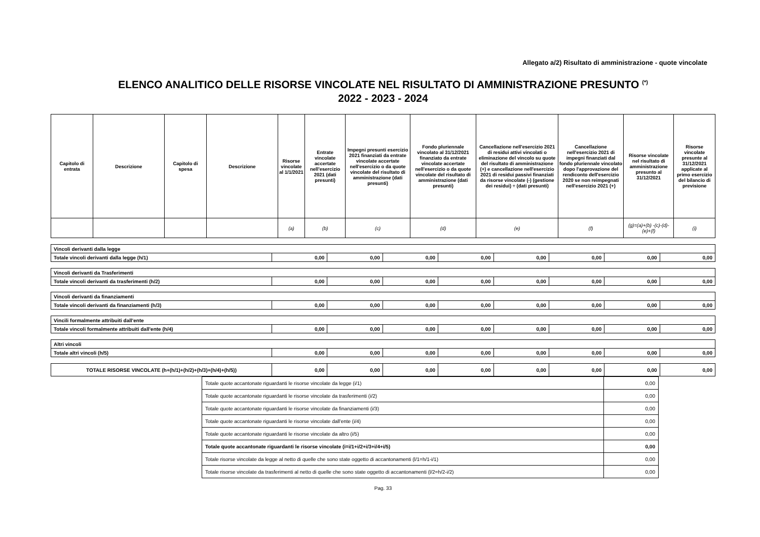Allegato a/2) Risultato di amministrazione - quote vincolate
ELENCO ANALITICO DELLE RISORSE VINCOLATE NEL RISULTATO DI AMMINISTRAZIONE PRESUNTO <sup>(*)</sup>
2022 - 2023 - 2024
| Capitolo di entrata | Descrizione | Capitolo di spesa | Descrizione | Risorse vincolate al 1/1/2021 | Entrate vincolate accertate nell'esercizio 2021 (dati presunti) | Impegni presunti esercizio 2021 finanziati da entrate vincolate accertate nell'esercizio o da quote vincolate del risultato di amministrazione (dati presunti) | Fondo pluriennale vincolato al 31/12/2021 finanziato da entrate vincolate accertate nell'esercizio o da quote vincolate del risultato di amministrazione (dati presunti) | Cancellazione nell'esercizio 2021 di residui attivi vincolati o eliminazione del vincolo su quote del risultato di amministrazione (+) e cancellazione nell'esercizio 2021 di residui passivi finanziati da risorse vincolate (-) (gestione dei residui) ÷ (dati presunti) | Cancellazione nell'esercizio 2021 di impegni finanziati dal fondo pluriennale vincolato dopo l'approvazione del rendiconto dell'esercizio 2020 se non reimpegnati nell'esercizio 2021 (+) | Risorse vincolate nel risultato di amministrazione presunto al 31/12/2021 | Risorse vincolate presunte al 31/12/2021 applicate al primo esercizio del bilancio di previsione |
| --- | --- | --- | --- | --- | --- | --- | --- | --- | --- | --- | --- |
| | | | | (a) | (b) | (c) | (d) | (e) | (f) | (g)=(a)+(b) -(c)-(d)-(e)+(f) | (i) |
| Vincoli derivanti dalla legge | | | | | | | | |
| Totale vincoli derivanti dalla legge (h/1) | 0,00 | 0,00 | 0,00 | 0,00 | 0,00 | 0,00 | 0,00 | 0,00 |
| Vincoli derivanti da Trasferimenti | | | | | | | | |
| Totale vincoli derivanti da trasferimenti (h/2) | 0,00 | 0,00 | 0,00 | 0,00 | 0,00 | 0,00 | 0,00 | 0,00 |
| Vincoli derivanti da finanziamenti | | | | | | | | |
| Totale vincoli derivanti da finanziamenti (h/3) | 0,00 | 0,00 | 0,00 | 0,00 | 0,00 | 0,00 | 0,00 | 0,00 |
| Vincili formalmente attribuiti dall'ente | | | | | | | | |
| Totale vincoli formalmente attribuiti dall'ente (h/4) | 0,00 | 0,00 | 0,00 | 0,00 | 0,00 | 0,00 | 0,00 | 0,00 |
| Altri vincoli | | | | | | | | |
| Totale altri vincoli (h/5) | 0,00 | 0,00 | 0,00 | 0,00 | 0,00 | 0,00 | 0,00 | 0,00 |
| TOTALE RISORSE VINCOLATE (h+(h/1)+(h/2)+(h/3)+(h/4)+(h/5)) | 0,00 | 0,00 | 0,00 | 0,00 | 0,00 | 0,00 | 0,00 | 0,00 |
| Totale quote accantonate riguardanti le risorse vincolate da legge (i/1) | 0,00 |
| Totale quote accantonate riguardanti le risorse vincolate da trasferimenti (i/2) | 0,00 |
| Totale quote accantonate riguardanti le risorse vincolate da finanziamenti (i/3) | 0,00 |
| Totale quote accantonate riguardanti le risorse vincolate dall'ente (i/4) | 0,00 |
| Totale quote accantonate riguardanti le risorse vincolate da altro (i/5) | 0,00 |
| Totale quote accantonate riguardanti le risorse vincolate (i=i/1+i/2+i/3+i/4+i/5) | 0,00 |
| Totale risorse vincolate da legge al netto di quelle che sono state oggetto di accantonamenti (l/1=h/1-i/1) | 0,00 |
| Totale risorse vincolate da trasferimenti al netto di quelle che sono state oggetto di accantonamenti (l/2=h/2-i/2) | 0,00 |
Pag. 33